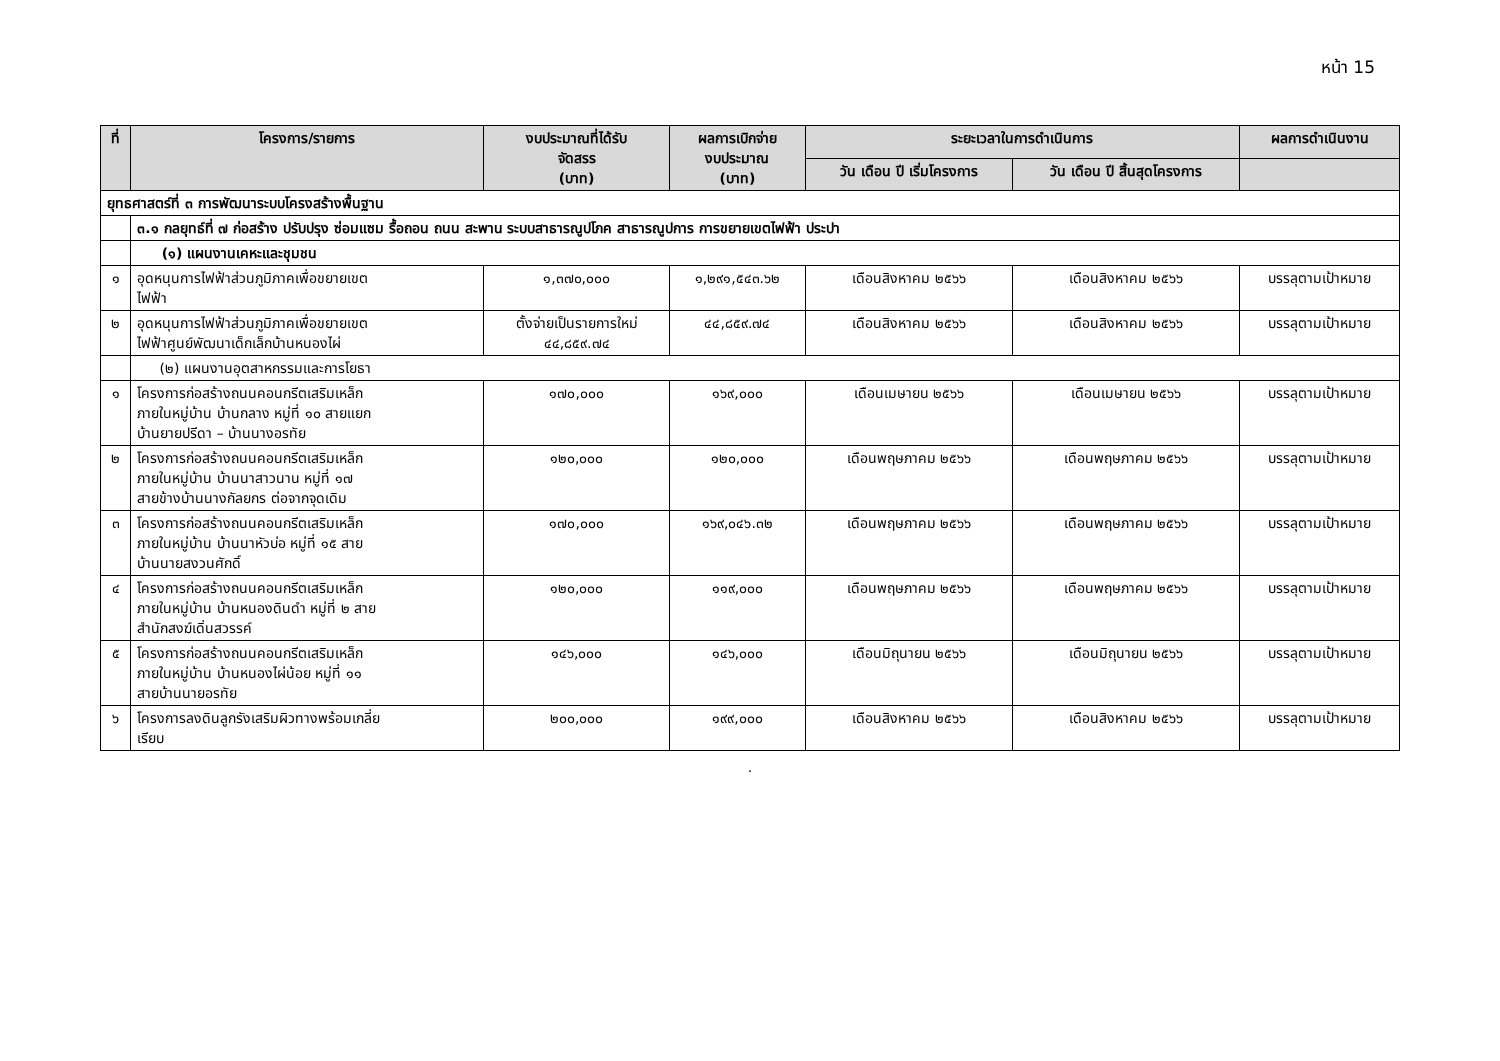หน้า 15
| ที่ | โครงการ/รายการ | งบประมาณที่ได้รับ จัดสรร (บาท) | ผลการเบิกจ่าย งบประมาณ (บาท) | ระยะเวลาในการดำเนินการ | | ผลการดำเนินงาน |
| --- | --- | --- | --- | --- | --- | --- |
| | | | | วัน เดือน ปี เริ่มโครงการ | วัน เดือน ปี สิ้นสุดโครงการ | |
| ยุทธศาสตร์ที่ ๓ การพัฒนาระบบโครงสร้างพื้นฐาน | | | | | | |
| | ๓.๑ กลยุทธ์ที่ ๗ ก่อสร้าง ปรับปรุง ซ่อมแซม รื้อถอน ถนน สะพาน ระบบสาธารณูปโภค สาธารณูปการ การขยายเขตไฟฟ้า ประปา | | | | | |
| | (๑) แผนงานเคหะและชุมชน | | | | | |
| ๑ | อุดหนุนการไฟฟ้าส่วนภูมิภาคเพื่อขยายเขต ไฟฟ้า | ๑,๓๗๐,๐๐๐ | ๑,๒๙๑,๕๔๓.๖๒ | เดือนสิงหาคม ๒๕๖๖ | เดือนสิงหาคม ๒๕๖๖ | บรรลุตามเป้าหมาย |
| ๒ | อุดหนุนการไฟฟ้าส่วนภูมิภาคเพื่อขยายเขต ไฟฟ้าศูนย์พัฒนาเด็กเล็กบ้านหนองไผ่ | ตั้งจ่ายเป็นรายการใหม่ ๔๔,๘๕๙.๗๔ | ๔๔,๘๕๙.๗๔ | เดือนสิงหาคม ๒๕๖๖ | เดือนสิงหาคม ๒๕๖๖ | บรรลุตามเป้าหมาย |
| | (๒) แผนงานอุตสาหกรรมและการโยธา | | | | | |
| ๑ | โครงการก่อสร้างถนนคอนกรีตเสริมเหล็ก ภายในหมู่บ้าน บ้านกลาง หมู่ที่ ๑๐ สายแยก บ้านยายปรีดา – บ้านนางอรทัย | ๑๗๐,๐๐๐ | ๑๖๙,๐๐๐ | เดือนเมษายน ๒๕๖๖ | เดือนเมษายน ๒๕๖๖ | บรรลุตามเป้าหมาย |
| ๒ | โครงการก่อสร้างถนนคอนกรีตเสริมเหล็ก ภายในหมู่บ้าน บ้านนาสาวนาน หมู่ที่ ๑๗ สายข้างบ้านนางกัลยกร ต่อจากจุดเดิม | ๑๒๐,๐๐๐ | ๑๒๐,๐๐๐ | เดือนพฤษภาคม ๒๕๖๖ | เดือนพฤษภาคม ๒๕๖๖ | บรรลุตามเป้าหมาย |
| ๓ | โครงการก่อสร้างถนนคอนกรีตเสริมเหล็ก ภายในหมู่บ้าน บ้านนาหัวบ่อ หมู่ที่ ๑๕ สาย บ้านนายสงวนศักดิ์ | ๑๗๐,๐๐๐ | ๑๖๙,๐๔๖.๓๒ | เดือนพฤษภาคม ๒๕๖๖ | เดือนพฤษภาคม ๒๕๖๖ | บรรลุตามเป้าหมาย |
| ๔ | โครงการก่อสร้างถนนคอนกรีตเสริมเหล็ก ภายในหมู่บ้าน บ้านหนองดินดำ หมู่ที่ ๒ สาย สำนักสงฆ์เดิ่นสวรรค์ | ๑๒๐,๐๐๐ | ๑๑๙,๐๐๐ | เดือนพฤษภาคม ๒๕๖๖ | เดือนพฤษภาคม ๒๕๖๖ | บรรลุตามเป้าหมาย |
| ๕ | โครงการก่อสร้างถนนคอนกรีตเสริมเหล็ก ภายในหมู่บ้าน บ้านหนองไผ่น้อย หมู่ที่ ๑๑ สายบ้านนายอรทัย | ๑๔๖,๐๐๐ | ๑๔๖,๐๐๐ | เดือนมิถุนายน ๒๕๖๖ | เดือนมิถุนายน ๒๕๖๖ | บรรลุตามเป้าหมาย |
| ๖ | โครงการลงดินลูกรังเสริมผิวทางพร้อมเกลี่ย เรียบ | ๒๐๐,๐๐๐ | ๑๙๙,๐๐๐ | เดือนสิงหาคม ๒๕๖๖ | เดือนสิงหาคม ๒๕๖๖ | บรรลุตามเป้าหมาย |
.